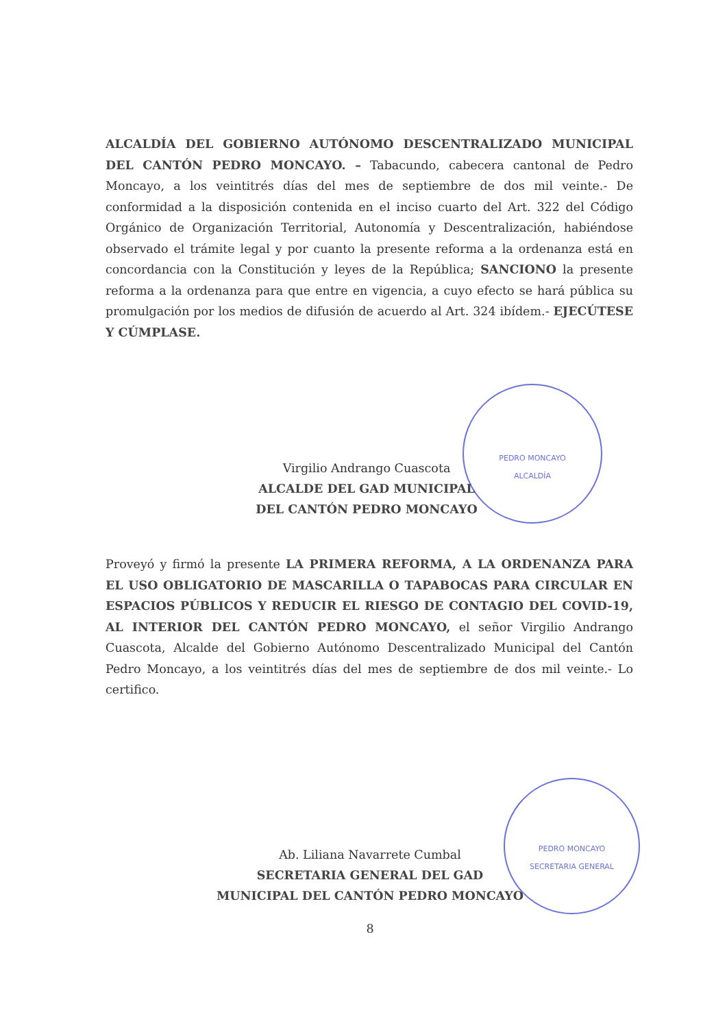ALCALDÍA DEL GOBIERNO AUTÓNOMO DESCENTRALIZADO MUNICIPAL DEL CANTÓN PEDRO MONCAYO. – Tabacundo, cabecera cantonal de Pedro Moncayo, a los veintitrés días del mes de septiembre de dos mil veinte.- De conformidad a la disposición contenida en el inciso cuarto del Art. 322 del Código Orgánico de Organización Territorial, Autonomía y Descentralización, habiéndose observado el trámite legal y por cuanto la presente reforma a la ordenanza está en concordancia con la Constitución y leyes de la República; SANCIONO la presente reforma a la ordenanza para que entre en vigencia, a cuyo efecto se hará pública su promulgación por los medios de difusión de acuerdo al Art. 324 ibídem.- EJECÚTESE Y CÚMPLASE.
PEDRO MONCAYO
ALCALDÍA
Virgilio Andrango Cuascota
ALCALDE DEL GAD MUNICIPAL
DEL CANTÓN PEDRO MONCAYO
Proveyó y firmó la presente LA PRIMERA REFORMA, A LA ORDENANZA PARA EL USO OBLIGATORIO DE MASCARILLA O TAPABOCAS PARA CIRCULAR EN ESPACIOS PÚBLICOS Y REDUCIR EL RIESGO DE CONTAGIO DEL COVID-19, AL INTERIOR DEL CANTÓN PEDRO MONCAYO, el señor Virgilio Andrango Cuascota, Alcalde del Gobierno Autónomo Descentralizado Municipal del Cantón Pedro Moncayo, a los veintitrés días del mes de septiembre de dos mil veinte.- Lo certifico.
PEDRO MONCAYO
SECRETARIA GENERAL
Ab. Liliana Navarrete Cumbal
SECRETARIA GENERAL DEL GAD
MUNICIPAL DEL CANTÓN PEDRO MONCAYO
8